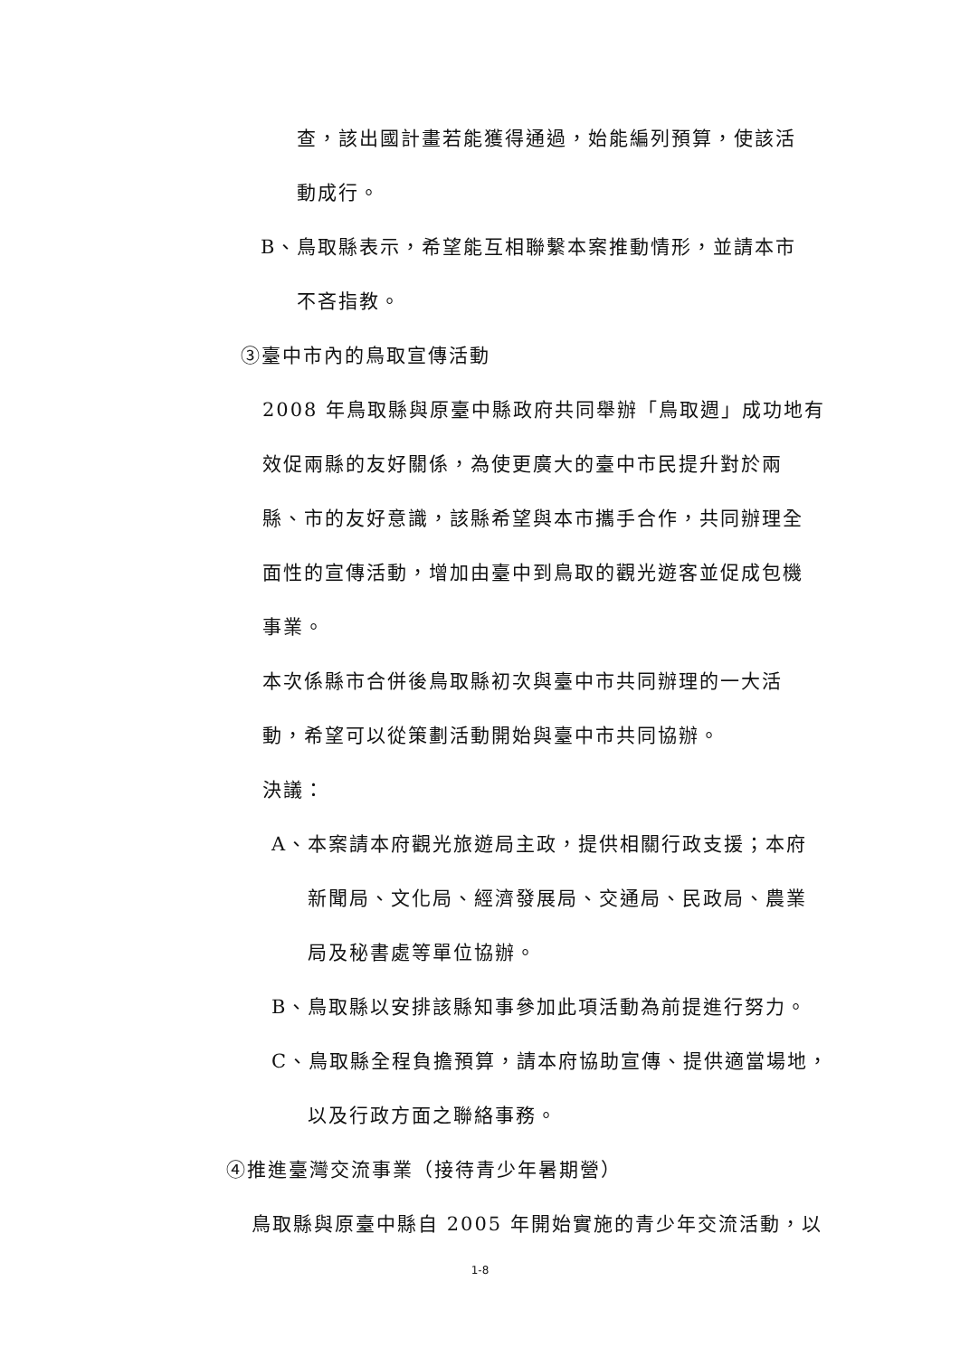查，該出國計畫若能獲得通過，始能編列預算，使該活
動成行。
B、鳥取縣表示，希望能互相聯繫本案推動情形，並請本市
不吝指教。
③臺中市內的鳥取宣傳活動
2008 年鳥取縣與原臺中縣政府共同舉辦「鳥取週」成功地有
效促兩縣的友好關係，為使更廣大的臺中市民提升對於兩
縣、市的友好意識，該縣希望與本市攜手合作，共同辦理全
面性的宣傳活動，增加由臺中到鳥取的觀光遊客並促成包機
事業。
本次係縣市合併後鳥取縣初次與臺中市共同辦理的一大活
動，希望可以從策劃活動開始與臺中市共同協辦。
決議：
A、本案請本府觀光旅遊局主政，提供相關行政支援；本府
新聞局、文化局、經濟發展局、交通局、民政局、農業
局及秘書處等單位協辦。
B、鳥取縣以安排該縣知事參加此項活動為前提進行努力。
C、鳥取縣全程負擔預算，請本府協助宣傳、提供適當場地，
以及行政方面之聯絡事務。
④推進臺灣交流事業（接待青少年暑期營）
鳥取縣與原臺中縣自 2005 年開始實施的青少年交流活動，以
1-8